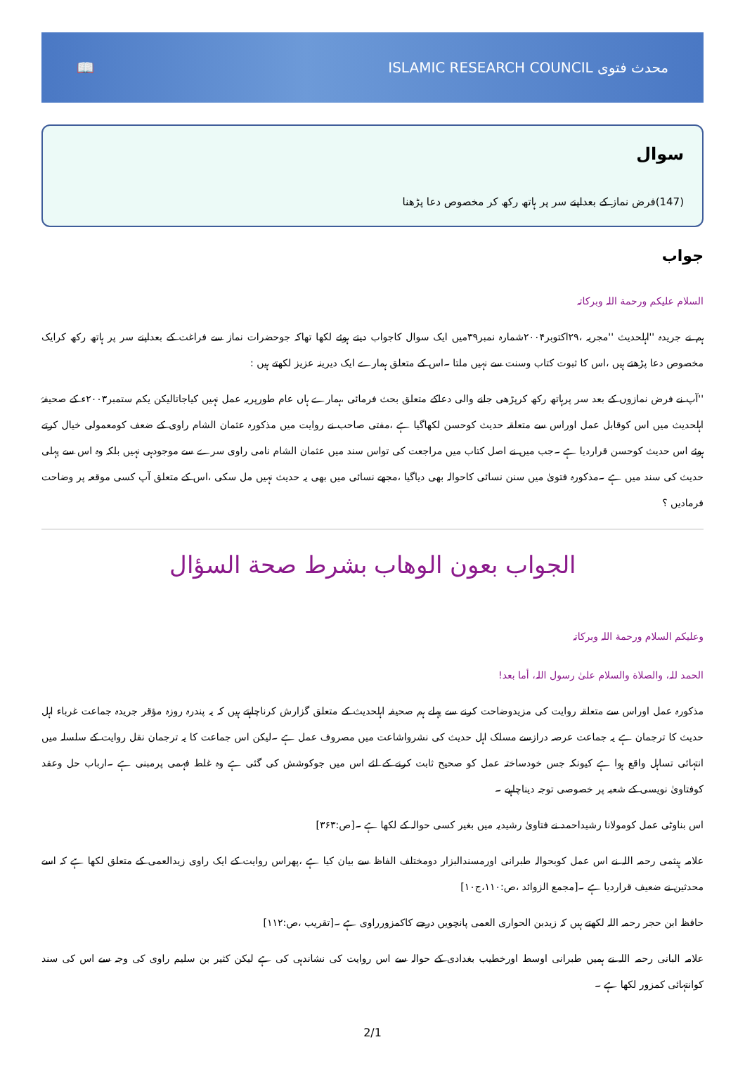📖
ISLAMIC RESEARCH COUNCIL محدث فتوی
سوال
(147)فرض نماز کے بعداپنے سر پر ہاتھ رکھ کر مخصوص دعا پڑھنا
جواب
السلام علیکم ورحمة اللہ وبرکاتہ
ہم نے جریدہ ''اہلحدیث ''مجریہ ،۲۹اکتوبر۲۰۰۴شمارہ نمبر۳۹میں ایک سوال کاجواب دیتے ہوئے لکھا تھاکہ جوحضرات نماز سے فراغت کے بعداپنے سر پر ہاتھ رکھ کرایک مخصوص دعا پڑھتے ہیں ،اس کا ثبوت کتاب وسنت سے نہیں ملتا ۔اس کے متعلق ہمارے ایک دیرینہ عزیز لکھتے ہیں :
''آپ نے فرض نمازوں کے بعد سر پرہاتھ رکھ کرپڑھی جانے والی دعاکے متعلق بحث فرمائی ،ہمارے ہاں عام طورپریہ عمل نہیں کیاجاتالیکن یکم ستمبر۲۰۰۳ء کے صحیفۂ اہلحدیث میں اس کوقابل عمل اوراس سے متعلقہ حدیث کوحسن لکھاگیا ہے ،مفتی صاحب نے روایت میں مذکورہ عثمان الشام راوی کے ضعف کومعمولی خیال کرتے ہوئے اس حدیث کوحسن قراردیا ہے ۔جب میں نے اصل کتاب میں مراجعت کی تواس سند میں عثمان الشام نامی راوی سرے سے موجودہی نہیں بلکہ وہ اس سے پہلی حدیث کی سند میں ہے ۔مذکورہ فتویٰ میں سنن نسائی کاحوالہ بھی دیاگیا ،مجھے نسائی میں بھی یہ حدیث نہیں مل سکی ،اس کے متعلق آپ کسی موقعہ پر وضاحت فرمادیں ؟
الجواب بعون الوهاب بشرط صحة السؤال
وعلیکم السلام ورحمة اللہ وبرکاتہ
الحمد للہ، والصلاة والسلام علىٰ رسول اللہ، أما بعد!
مذکورہ عمل اوراس سے متعلقہ روایت کی مزیدوضاحت کرنے سے پہلے ہم صحیفہ اہلحدیث کے متعلق گزارش کرناچاہتے ہیں کہ یہ پندرہ روزہ مؤقر جریدہ جماعت غرباء اہل حدیث کا ترجمان ہے یہ جماعت عرصہ درازسے مسلک اہل حدیث کی نشرواشاعت میں مصروف عمل ہے ۔لیکن اس جماعت کا یہ ترجمان نقل روایت کے سلسلہ میں انتہائی تساہل واقع ہوا ہے کیونکہ جس خودساختہ عمل کو صحیح ثابت کرنے کے لئے اس میں جوکوشش کی گئی ہے وہ غلط فہمی پرمبنی ہے ۔ارباب حل وعقد کوفتاویٰ نویسی کے شعبہ پر خصوصی توجہ دیناچاہیے ۔
اس بناوٹی عمل کومولانا رشیداحمد نے فتاویٰ رشیدیہ میں بغیر کسی حوالہ کے لکھا ہے ۔[ص:۳۶۳]
علامہ ہیثمی رحمہ اللہ نے اس عمل کوبحوالہ طبرانی اورمسندالبزار دومختلف الفاظ سے بیان کیا ہے ،پھراس روایت کے ایک راوی زیدالعمی کے متعلق لکھا ہے کہ اسے محدثین نے ضعیف قراردیا ہے ۔[مجمع الزوائد ،ص:۱۱۰،ج۱۰]
حافظ ابن حجر رحمہ اللہ لکھتے ہیں کہ زیدبن الحواری العمی پانچویں درجے کاکمزورراوی ہے ۔[تقریب ،ص:۱۱۲]
علامہ البانی رحمہ اللہ نے ہمیں طبرانی اوسط اورخطیب بغدادی کے حوالہ سے اس روایت کی نشاندہی کی ہے لیکن کثیر بن سلیم راوی کی وجہ سے اس کی سند کوانتہائی کمزور لکھا ہے ۔
2/1